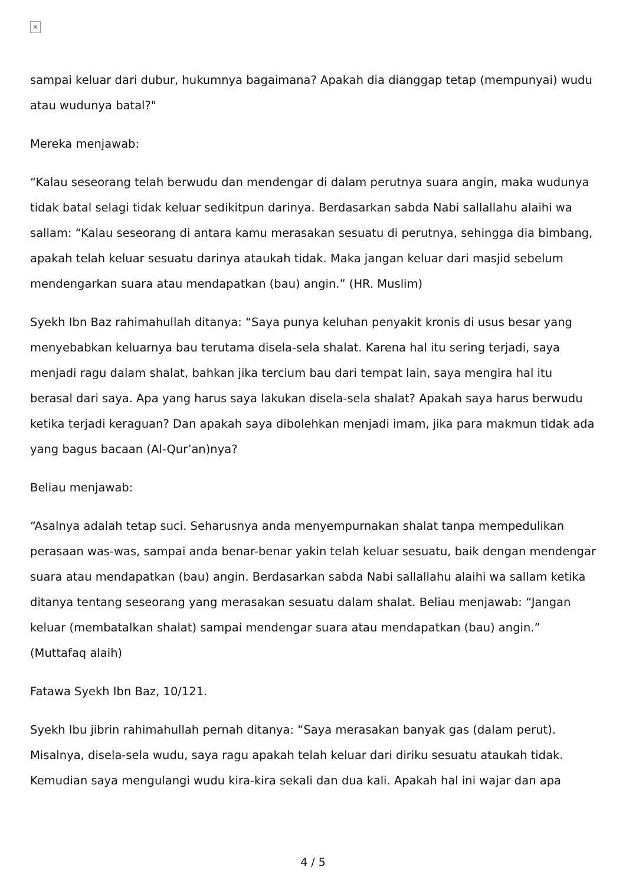×
sampai keluar dari dubur, hukumnya bagaimana? Apakah dia dianggap tetap (mempunyai) wudu atau wudunya batal?"
Mereka menjawab:
“Kalau seseorang telah berwudu dan mendengar di dalam perutnya suara angin, maka wudunya tidak batal selagi tidak keluar sedikitpun darinya. Berdasarkan sabda Nabi sallallahu alaihi wa sallam: “Kalau seseorang di antara kamu merasakan sesuatu di perutnya, sehingga dia bimbang, apakah telah keluar sesuatu darinya ataukah tidak. Maka jangan keluar dari masjid sebelum mendengarkan suara atau mendapatkan (bau) angin.” (HR. Muslim)
Syekh Ibn Baz rahimahullah ditanya: “Saya punya keluhan penyakit kronis di usus besar yang menyebabkan keluarnya bau terutama disela-sela shalat. Karena hal itu sering terjadi, saya menjadi ragu dalam shalat, bahkan jika tercium bau dari tempat lain, saya mengira hal itu berasal dari saya. Apa yang harus saya lakukan disela-sela shalat? Apakah saya harus berwudu ketika terjadi keraguan? Dan apakah saya dibolehkan menjadi imam, jika para makmun tidak ada yang bagus bacaan (Al-Qur’an)nya?
Beliau menjawab:
“Asalnya adalah tetap suci. Seharusnya anda menyempurnakan shalat tanpa mempedulikan perasaan was-was, sampai anda benar-benar yakin telah keluar sesuatu, baik dengan mendengar suara atau mendapatkan (bau) angin. Berdasarkan sabda Nabi sallallahu alaihi wa sallam ketika ditanya tentang seseorang yang merasakan sesuatu dalam shalat. Beliau menjawab: “Jangan keluar (membatalkan shalat) sampai mendengar suara atau mendapatkan (bau) angin.” (Muttafaq alaih)
Fatawa Syekh Ibn Baz, 10/121.
Syekh Ibu jibrin rahimahullah pernah ditanya: “Saya merasakan banyak gas (dalam perut). Misalnya, disela-sela wudu, saya ragu apakah telah keluar dari diriku sesuatu ataukah tidak. Kemudian saya mengulangi wudu kira-kira sekali dan dua kali. Apakah hal ini wajar dan apa
4 / 5